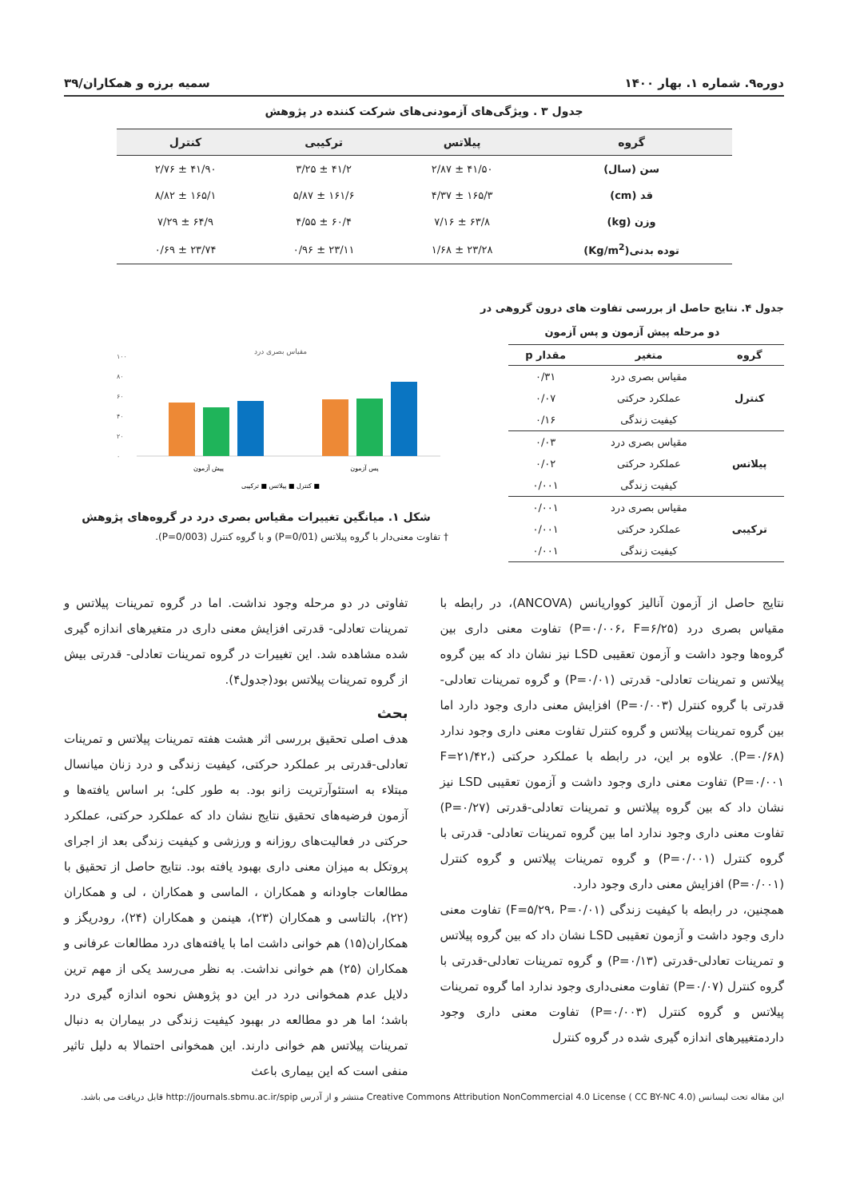دوره۹. شماره ۱. بهار ۱۴۰۰ سمیه برزه و همکاران/۳۹
جدول ۳ . ویژگی‌های آزمودنی‌های شرکت کننده در پژوهش
| گروه | پیلاتس | ترکیبی | کنترل |
| --- | --- | --- | --- |
| سن (سال) | ۴۱/۵۰ ± ۲/۸۷ | ۴۱/۲ ± ۳/۲۵ | ۴۱/۹۰ ± ۲/۷۶ |
| قد (cm) | ۱۶۵/۳ ± ۴/۳۷ | ۱۶۱/۶ ± ۵/۸۷ | ۱۶۵/۱ ± ۸/۸۲ |
| وزن (kg) | ۶۳/۸ ± ۷/۱۶ | ۶۰/۴ ± ۴/۵۵ | ۶۴/۹ ± ۷/۲۹ |
| توده بدنی(Kg/m<sup>2</sup>) | ۲۳/۲۸ ± ۱/۶۸ | ۲۳/۱۱ ± ۰/۹۶ | ۲۳/۷۴ ± ۰/۶۹ |
جدول ۴. نتایج حاصل از بررسی تفاوت های درون گروهی در دو مرحله پیش آزمون و پس آزمون
| گروه | متغیر | مقدار p |
| --- | --- | --- |
| کنترل | مقیاس بصری درد | ۰/۳۱ |
| | عملکرد حرکتی | ۰/۰۷ |
| | کیفیت زندگی | ۰/۱۶ |
| پیلاتس | مقیاس بصری درد | ۰/۰۳ |
| | عملکرد حرکتی | ۰/۰۲ |
| | کیفیت زندگی | ۰/۰۰۱ |
| ترکیبی | مقیاس بصری درد | ۰/۰۰۱ |
| | عملکرد حرکتی | ۰/۰۰۱ |
| | کیفیت زندگی | ۰/۰۰۱ |
مقیاس بصری درد
۱۰۰
۸۰
۶۰
۴۰
۲۰
۰
پیش آزمون
پس آزمون
کنترل ■ پیلاتس ■ ترکیبی ■
شکل ۱. میانگین تغییرات مقیاس بصری درد در گروه‌های پژوهش
† تفاوت معنی‌دار با گروه پیلاتس (P=0/01) و با گروه کنترل (P=0/003).
نتایج حاصل از آزمون آنالیز کوواریانس (ANCOVA)، در رابطه با مقیاس بصری درد (P=۰/۰۰۶، F=۶/۲۵) تفاوت معنی داری بین گروه‌ها وجود داشت و آزمون تعقیبی LSD نیز نشان داد که بین گروه پیلاتس و تمرینات تعادلی- قدرتی (P=۰/۰۱) و گروه تمرینات تعادلی-قدرتی با گروه کنترل (P=۰/۰۰۳) افزایش معنی داری وجود دارد اما بین گروه تمرینات پیلاتس و گروه کنترل تفاوت معنی داری وجود ندارد (P=۰/۶۸). علاوه بر این، در رابطه با عملکرد حرکتی (F=۲۱/۴۲، P=۰/۰۰۱) تفاوت معنی داری وجود داشت و آزمون تعقیبی LSD نیز نشان داد که بین گروه پیلاتس و تمرینات تعادلی-قدرتی (P=۰/۲۷) تفاوت معنی داری وجود ندارد اما بین گروه تمرینات تعادلی- قدرتی با گروه کنترل (P=۰/۰۰۱) و گروه تمرینات پیلاتس و گروه کنترل (P=۰/۰۰۱) افزایش معنی داری وجود دارد.
همچنین، در رابطه با کیفیت زندگی (F=۵/۲۹، P=۰/۰۱) تفاوت معنی داری وجود داشت و آزمون تعقیبی LSD نشان داد که بین گروه پیلاتس و تمرینات تعادلی-قدرتی (P=۰/۱۳) و گروه تمرینات تعادلی-قدرتی با گروه کنترل (P=۰/۰۷) تفاوت معنی‌داری وجود ندارد اما گروه تمرینات پیلاتس و گروه کنترل (P=۰/۰۰۳) تفاوت معنی داری وجود داردمتغییرهای اندازه گیری شده در گروه کنترل
تفاوتی در دو مرحله وجود نداشت. اما در گروه تمرینات پیلاتس و تمرینات تعادلی- قدرتی افزایش معنی داری در متغیرهای اندازه گیری شده مشاهده شد. این تغییرات در گروه تمرینات تعادلی- قدرتی بیش از گروه تمرینات پیلاتس بود(جدول۴).
بحث
هدف اصلی تحقیق بررسی اثر هشت هفته تمرینات پیلاتس و تمرینات تعادلی-قدرتی بر عملکرد حرکتی، کیفیت زندگی و درد زنان میانسال مبتلاء به استئوآرتریت زانو بود. به طور کلی؛ بر اساس یافته‌ها و آزمون فرضیه‌های تحقیق نتایج نشان داد که عملکرد حرکتی، عملکرد حرکتی در فعالیت‌های روزانه و ورزشی و کیفیت زندگی بعد از اجرای پروتکل به میزان معنی داری بهبود یافته بود. نتایج حاصل از تحقیق با مطالعات جاودانه و همکاران ، الماسی و همکاران ، لی و همکاران (۲۲)، بالتاسی و همکاران (۲۳)، هینمن و همکاران (۲۴)، رودریگز و همکاران(۱۵) هم خوانی داشت اما با یافته‌های درد مطالعات عرفانی و همکاران (۲۵) هم خوانی نداشت. به نظر می‌رسد یکی از مهم ترین دلایل عدم همخوانی درد در این دو پژوهش نحوه اندازه گیری درد باشد؛ اما هر دو مطالعه در بهبود کیفیت زندگی در بیماران به دنبال تمرینات پیلاتس هم خوانی دارند. این همخوانی احتمالا به دلیل تاثیر منفی است که این بیماری باعث
این مقاله تحت لیسانس Creative Commons Attribution NonCommercial 4.0 License ( CC BY-NC 4.0) منتشر و از آدرس http://journals.sbmu.ac.ir/spip قابل دریافت می باشد.